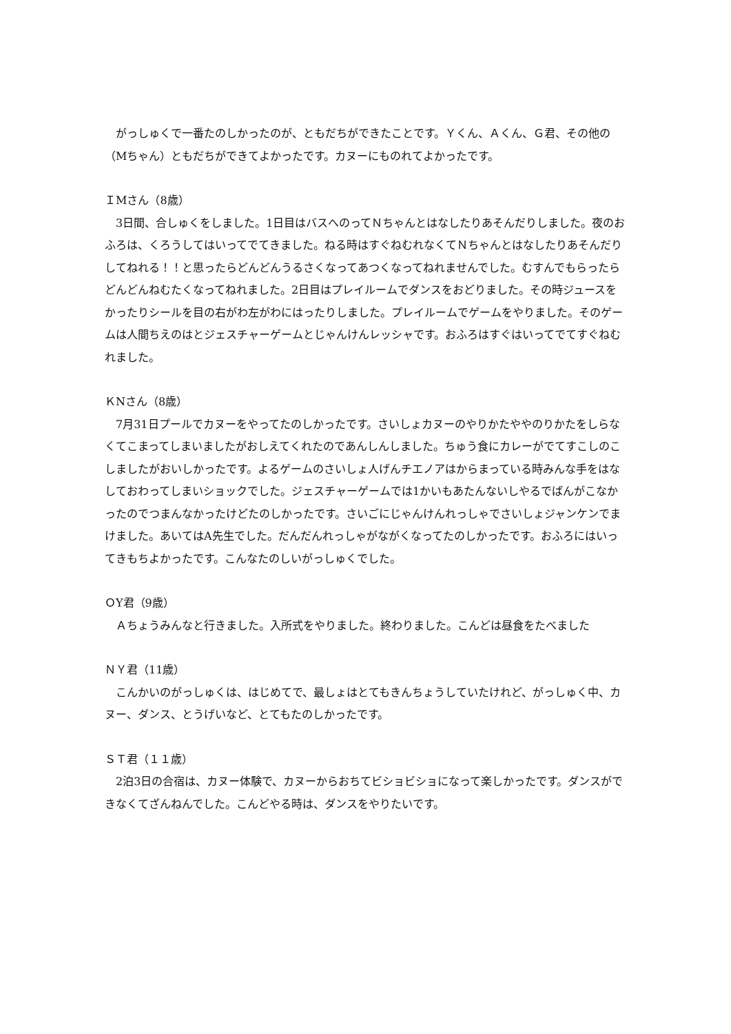がっしゅくで一番たのしかったのが、ともだちができたことです。Ｙくん、Ａくん、Ｇ君、その他の（Mちゃん）ともだちができてよかったです。カヌーにものれてよかったです。
ＩMさん（8歳）
　3日間、合しゅくをしました。1日目はバスへのってＮちゃんとはなしたりあそんだりしました。夜のおふろは、くろうしてはいってでてきました。ねる時はすぐねむれなくてＮちゃんとはなしたりあそんだりしてねれる！！と思ったらどんどんうるさくなってあつくなってねれませんでした。むすんでもらったらどんどんねむたくなってねれました。2日目はプレイルームでダンスをおどりました。その時ジュースをかったりシールを目の右がわ左がわにはったりしました。プレイルームでゲームをやりました。そのゲームは人間ちえのはとジェスチャーゲームとじゃんけんレッシャです。おふろはすぐはいってでてすぐねむれました。
ＫNさん（8歳）
　7月31日プールでカヌーをやってたのしかったです。さいしょカヌーのやりかたややのりかたをしらなくてこまってしまいましたがおしえてくれたのであんしんしました。ちゅう食にカレーがでてすこしのこしましたがおいしかったです。よるゲームのさいしょ人げんチエノアはからまっている時みんな手をはなしておわってしまいショックでした。ジェスチャーゲームでは1かいもあたんないしやるでばんがこなかったのでつまんなかったけどたのしかったです。さいごにじゃんけんれっしゃでさいしょジャンケンでまけました。あいてはA先生でした。だんだんれっしゃがながくなってたのしかったです。おふろにはいってきもちよかったです。こんなたのしいがっしゅくでした。
ＯY君（9歳）
　Ａちょうみんなと行きました。入所式をやりました。終わりました。こんどは昼食をたべました
ＮＹ君（11歳）
　こんかいのがっしゅくは、はじめてで、最しょはとてもきんちょうしていたけれど、がっしゅく中、カヌー、ダンス、とうげいなど、とてもたのしかったです。
ＳＴ君（１１歳）
　2泊3日の合宿は、カヌー体験で、カヌーからおちてビショビショになって楽しかったです。ダンスができなくてざんねんでした。こんどやる時は、ダンスをやりたいです。